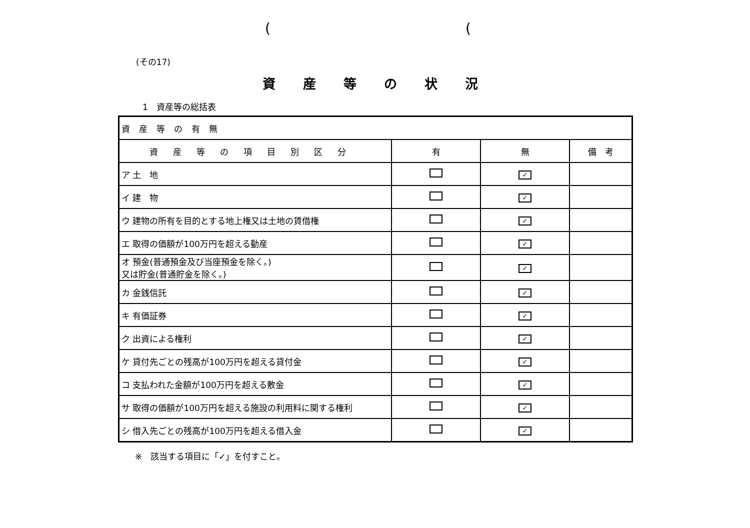((
(その17)
資産等の状況
1　資産等の総括表
| 資産等の有無 | | | |
| 資産等の項目別区分 | 有 | 無 | 備 考 |
| ア 土 地 | | ✓ | |
| イ 建 物 | | ✓ | |
| ウ 建物の所有を目的とする地上権又は土地の賃借権 | | ✓ | |
| エ 取得の価額が100万円を超える動産 | | ✓ | |
| オ 預金(普通預金及び当座預金を除く。) 又は貯金(普通貯金を除く。) | | ✓ | |
| カ 金銭信託 | | ✓ | |
| キ 有価証券 | | ✓ | |
| ク 出資による権利 | | ✓ | |
| ケ 貸付先ごとの残高が100万円を超える貸付金 | | ✓ | |
| コ 支払われた金額が100万円を超える敷金 | | ✓ | |
| サ 取得の価額が100万円を超える施設の利用料に関する権利 | | ✓ | |
| シ 借入先ごとの残高が100万円を超える借入金 | | ✓ | |
※　該当する項目に「✓」を付すこと。